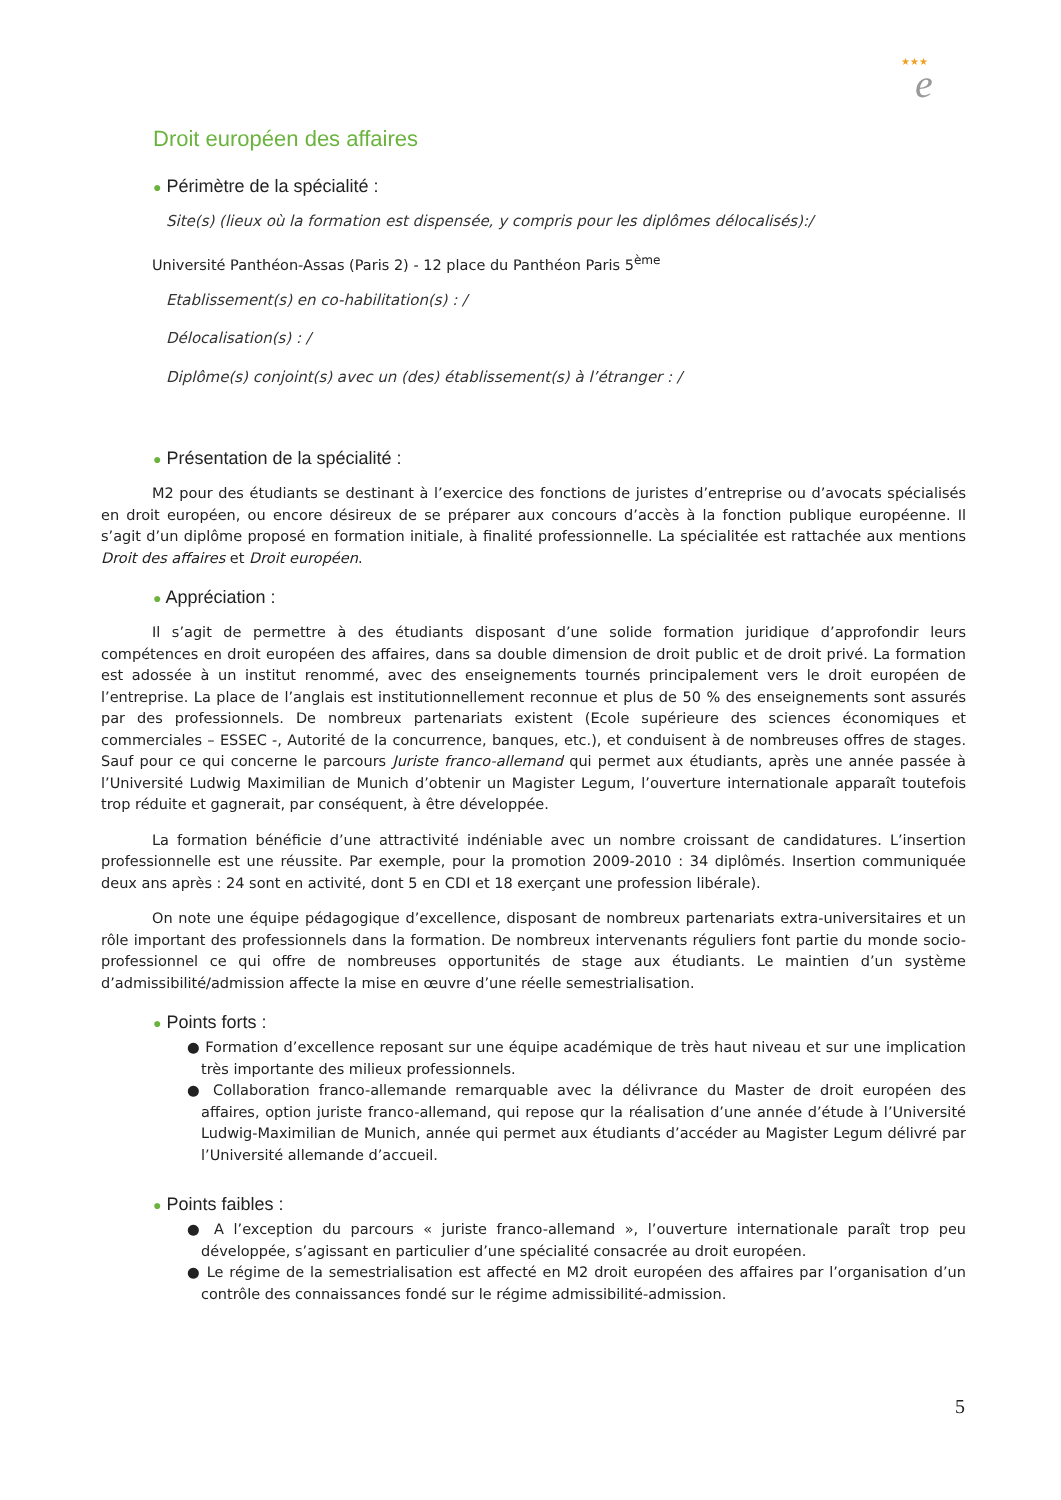★★★
e
Droit européen des affaires
● Périmètre de la spécialité :
Site(s) (lieux où la formation est dispensée, y compris pour les diplômes délocalisés):/
Université Panthéon-Assas (Paris 2) - 12 place du Panthéon Paris 5<sup>ème</sup>
Etablissement(s) en co-habilitation(s) : /
Délocalisation(s) : /
Diplôme(s) conjoint(s) avec un (des) établissement(s) à l’étranger : /
● Présentation de la spécialité :
M2 pour des étudiants se destinant à l’exercice des fonctions de juristes d’entreprise ou d’avocats spécialisés en droit européen, ou encore désireux de se préparer aux concours d’accès à la fonction publique européenne. Il s’agit d’un diplôme proposé en formation initiale, à finalité professionnelle. La spécialitée est rattachée aux mentions Droit des affaires et Droit européen.
● Appréciation :
Il s’agit de permettre à des étudiants disposant d’une solide formation juridique d’approfondir leurs compétences en droit européen des affaires, dans sa double dimension de droit public et de droit privé. La formation est adossée à un institut renommé, avec des enseignements tournés principalement vers le droit européen de l’entreprise. La place de l’anglais est institutionnellement reconnue et plus de 50 % des enseignements sont assurés par des professionnels. De nombreux partenariats existent (Ecole supérieure des sciences économiques et commerciales – ESSEC -, Autorité de la concurrence, banques, etc.), et conduisent à de nombreuses offres de stages. Sauf pour ce qui concerne le parcours Juriste franco-allemand qui permet aux étudiants, après une année passée à l’Université Ludwig Maximilian de Munich d’obtenir un Magister Legum, l’ouverture internationale apparaît toutefois trop réduite et gagnerait, par conséquent, à être développée.
La formation bénéficie d’une attractivité indéniable avec un nombre croissant de candidatures. L’insertion professionnelle est une réussite. Par exemple, pour la promotion 2009-2010 : 34 diplômés. Insertion communiquée deux ans après : 24 sont en activité, dont 5 en CDI et 18 exerçant une profession libérale).
On note une équipe pédagogique d’excellence, disposant de nombreux partenariats extra-universitaires et un rôle important des professionnels dans la formation. De nombreux intervenants réguliers font partie du monde socio-professionnel ce qui offre de nombreuses opportunités de stage aux étudiants. Le maintien d’un système d’admissibilité/admission affecte la mise en œuvre d’une réelle semestrialisation.
● Points forts :
● Formation d’excellence reposant sur une équipe académique de très haut niveau et sur une implication très importante des milieux professionnels.
● Collaboration franco-allemande remarquable avec la délivrance du Master de droit européen des affaires, option juriste franco-allemand, qui repose qur la réalisation d’une année d’étude à l’Université Ludwig-Maximilian de Munich, année qui permet aux étudiants d’accéder au Magister Legum délivré par l’Université allemande d’accueil.
● Points faibles :
● A l’exception du parcours « juriste franco-allemand », l’ouverture internationale paraît trop peu développée, s’agissant en particulier d’une spécialité consacrée au droit européen.
● Le régime de la semestrialisation est affecté en M2 droit européen des affaires par l’organisation d’un contrôle des connaissances fondé sur le régime admissibilité-admission.
5